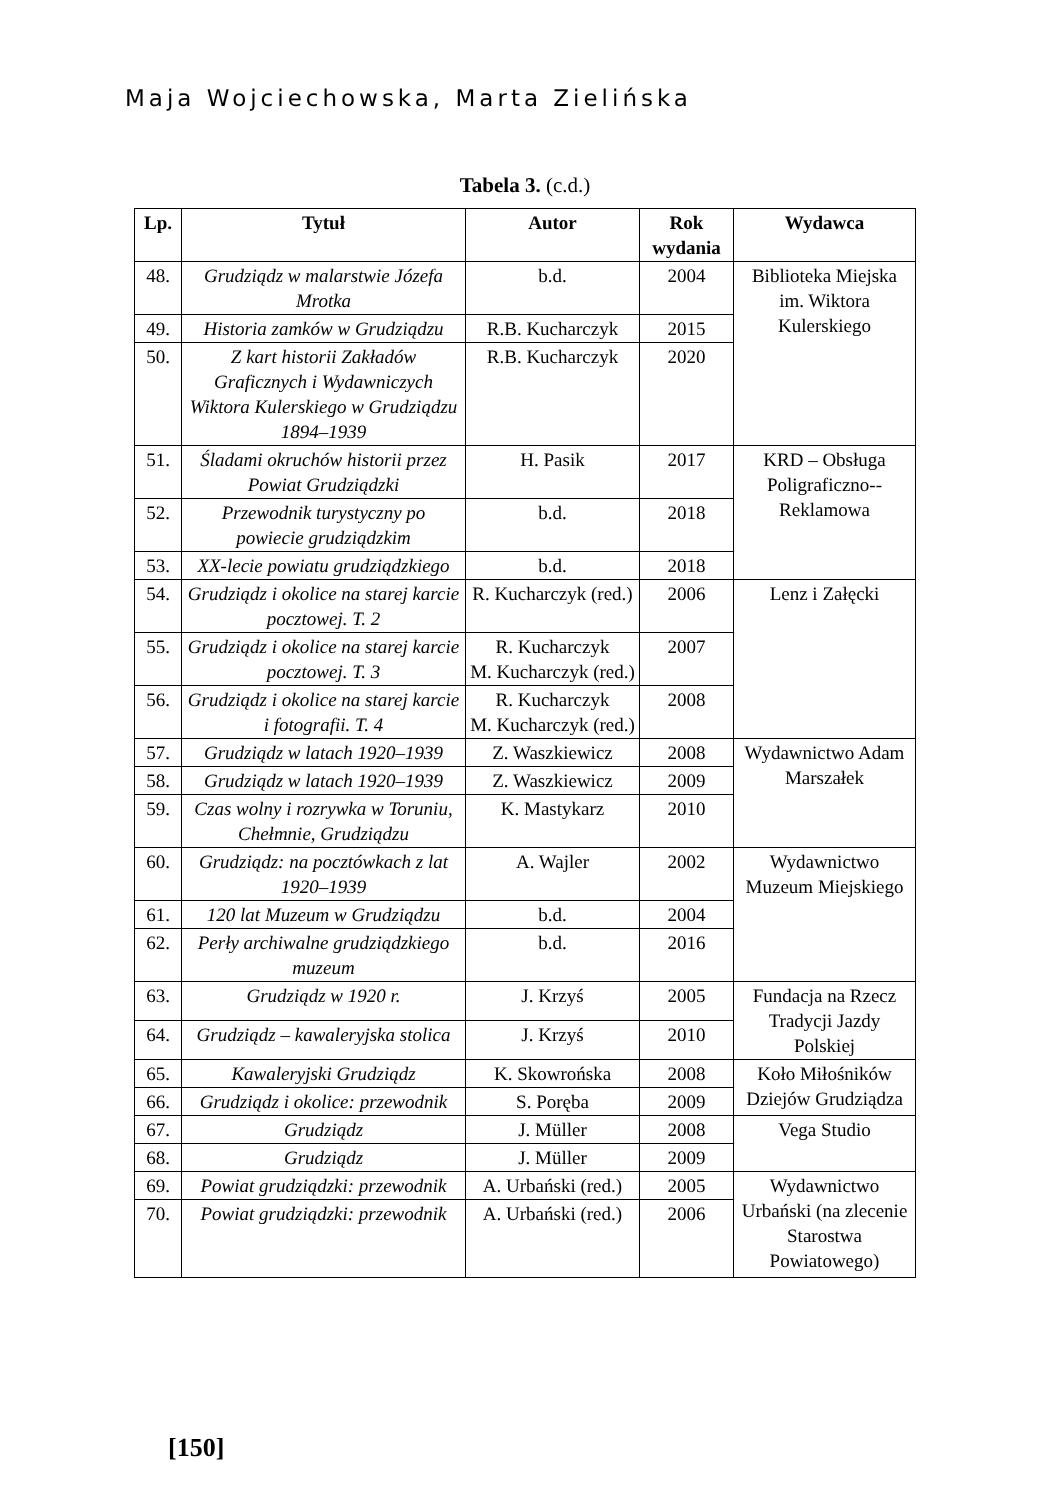Maja Wojciechowska, Marta Zielińska
Tabela 3. (c.d.)
| Lp. | Tytuł | Autor | Rok wydania | Wydawca |
| --- | --- | --- | --- | --- |
| 48. | Grudziądz w malarstwie Józefa Mrotka | b.d. | 2004 | Biblioteka Miejska im. Wiktora Kulerskiego |
| 49. | Historia zamków w Grudziądzu | R.B. Kucharczyk | 2015 | |
| 50. | Z kart historii Zakładów Graficznych i Wydawniczych Wiktora Kulerskiego w Grudziądzu 1894–1939 | R.B. Kucharczyk | 2020 | |
| 51. | Śladami okruchów historii przez Powiat Grudziądzki | H. Pasik | 2017 | KRD – Obsługa Poligraficzno--Reklamowa |
| 52. | Przewodnik turystyczny po powiecie grudziądzkim | b.d. | 2018 | |
| 53. | XX-lecie powiatu grudziądzkiego | b.d. | 2018 | |
| 54. | Grudziądz i okolice na starej karcie pocztowej. T. 2 | R. Kucharczyk (red.) | 2006 | Lenz i Załęcki |
| 55. | Grudziądz i okolice na starej karcie pocztowej. T. 3 | R. Kucharczyk M. Kucharczyk (red.) | 2007 | |
| 56. | Grudziądz i okolice na starej karcie i fotografii. T. 4 | R. Kucharczyk M. Kucharczyk (red.) | 2008 | |
| 57. | Grudziądz w latach 1920–1939 | Z. Waszkiewicz | 2008 | Wydawnictwo Adam Marszałek |
| 58. | Grudziądz w latach 1920–1939 | Z. Waszkiewicz | 2009 | |
| 59. | Czas wolny i rozrywka w Toruniu, Chełmnie, Grudziądzu | K. Mastykarz | 2010 | |
| 60. | Grudziądz: na pocztówkach z lat 1920–1939 | A. Wajler | 2002 | Wydawnictwo Muzeum Miejskiego |
| 61. | 120 lat Muzeum w Grudziądzu | b.d. | 2004 | |
| 62. | Perły archiwalne grudziądzkiego muzeum | b.d. | 2016 | |
| 63. | Grudziądz w 1920 r. | J. Krzyś | 2005 | Fundacja na Rzecz Tradycji Jazdy Polskiej |
| 64. | Grudziądz – kawaleryjska stolica | J. Krzyś | 2010 | |
| 65. | Kawaleryjski Grudziądz | K. Skowrońska | 2008 | Koło Miłośników Dziejów Grudziądza |
| 66. | Grudziądz i okolice: przewodnik | S. Poręba | 2009 | |
| 67. | Grudziądz | J. Müller | 2008 | Vega Studio |
| 68. | Grudziądz | J. Müller | 2009 | |
| 69. | Powiat grudziądzki: przewodnik | A. Urbański (red.) | 2005 | Wydawnictwo Urbański (na zlecenie Starostwa Powiatowego) |
| 70. | Powiat grudziądzki: przewodnik | A. Urbański (red.) | 2006 | |
[150]